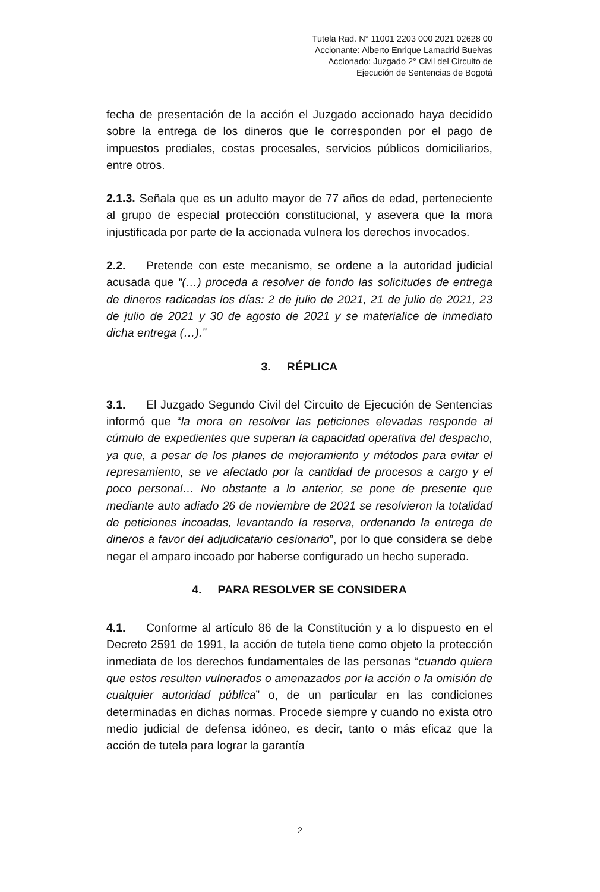Tutela Rad. N° 11001 2203 000 2021 02628 00
Accionante: Alberto Enrique Lamadrid Buelvas
Accionado: Juzgado 2° Civil del Circuito de
Ejecución de Sentencias de Bogotá
fecha de presentación de la acción el Juzgado accionado haya decidido sobre la entrega de los dineros que le corresponden por el pago de impuestos prediales, costas procesales, servicios públicos domiciliarios, entre otros.
2.1.3. Señala que es un adulto mayor de 77 años de edad, perteneciente al grupo de especial protección constitucional, y asevera que la mora injustificada por parte de la accionada vulnera los derechos invocados.
2.2. Pretende con este mecanismo, se ordene a la autoridad judicial acusada que “(…) proceda a resolver de fondo las solicitudes de entrega de dineros radicadas los días: 2 de julio de 2021, 21 de julio de 2021, 23 de julio de 2021 y 30 de agosto de 2021 y se materialice de inmediato dicha entrega (…).”
3. RÉPLICA
3.1. El Juzgado Segundo Civil del Circuito de Ejecución de Sentencias informó que “la mora en resolver las peticiones elevadas responde al cúmulo de expedientes que superan la capacidad operativa del despacho, ya que, a pesar de los planes de mejoramiento y métodos para evitar el represamiento, se ve afectado por la cantidad de procesos a cargo y el poco personal… No obstante a lo anterior, se pone de presente que mediante auto adiado 26 de noviembre de 2021 se resolvieron la totalidad de peticiones incoadas, levantando la reserva, ordenando la entrega de dineros a favor del adjudicatario cesionario”, por lo que considera se debe negar el amparo incoado por haberse configurado un hecho superado.
4. PARA RESOLVER SE CONSIDERA
4.1. Conforme al artículo 86 de la Constitución y a lo dispuesto en el Decreto 2591 de 1991, la acción de tutela tiene como objeto la protección inmediata de los derechos fundamentales de las personas “cuando quiera que estos resulten vulnerados o amenazados por la acción o la omisión de cualquier autoridad pública” o, de un particular en las condiciones determinadas en dichas normas. Procede siempre y cuando no exista otro medio judicial de defensa idóneo, es decir, tanto o más eficaz que la acción de tutela para lograr la garantía
2